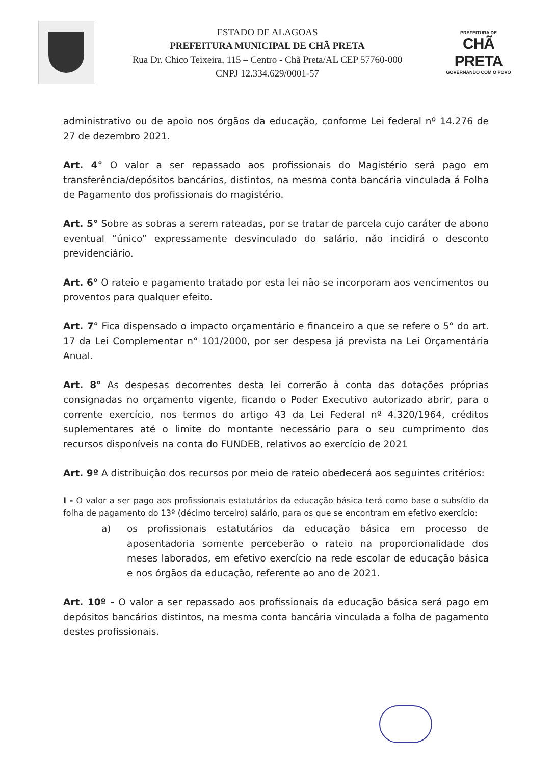ESTADO DE ALAGOAS
PREFEITURA MUNICIPAL DE CHÃ PRETA
Rua Dr. Chico Teixeira, 115 – Centro - Chã Preta/AL CEP 57760-000
CNPJ 12.334.629/0001-57
PREFEITURA DE
CHÃ PRETA
GOVERNANDO COM O POVO
administrativo ou de apoio nos órgãos da educação, conforme Lei federal nº 14.276 de 27 de dezembro 2021.
Art. 4° O valor a ser repassado aos profissionais do Magistério será pago em transferência/depósitos bancários, distintos, na mesma conta bancária vinculada á Folha de Pagamento dos profissionais do magistério.
Art. 5° Sobre as sobras a serem rateadas, por se tratar de parcela cujo caráter de abono eventual “único” expressamente desvinculado do salário, não incidirá o desconto previdenciário.
Art. 6° O rateio e pagamento tratado por esta lei não se incorporam aos vencimentos ou proventos para qualquer efeito.
Art. 7° Fica dispensado o impacto orçamentário e financeiro a que se refere o 5° do art. 17 da Lei Complementar n° 101/2000, por ser despesa já prevista na Lei Orçamentária Anual.
Art. 8° As despesas decorrentes desta lei correrão à conta das dotações próprias consignadas no orçamento vigente, ficando o Poder Executivo autorizado abrir, para o corrente exercício, nos termos do artigo 43 da Lei Federal nº 4.320/1964, créditos suplementares até o limite do montante necessário para o seu cumprimento dos recursos disponíveis na conta do FUNDEB, relativos ao exercício de 2021
Art. 9º A distribuição dos recursos por meio de rateio obedecerá aos seguintes critérios:
I - O valor a ser pago aos profissionais estatutários da educação básica terá como base o subsídio da folha de pagamento do 13º (décimo terceiro) salário, para os que se encontram em efetivo exercício:
a) os profissionais estatutários da educação básica em processo de aposentadoria somente perceberão o rateio na proporcionalidade dos meses laborados, em efetivo exercício na rede escolar de educação básica e nos órgãos da educação, referente ao ano de 2021.
Art. 10º - O valor a ser repassado aos profissionais da educação básica será pago em depósitos bancários distintos, na mesma conta bancária vinculada a folha de pagamento destes profissionais.